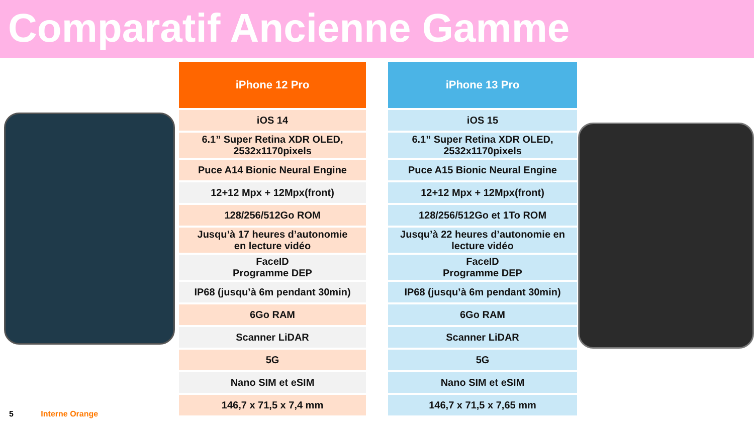Comparatif Ancienne Gamme
| iPhone 12 Pro |
| --- |
| iOS 14 |
| 6.1” Super Retina XDR OLED, 2532x1170pixels |
| Puce A14 Bionic Neural Engine |
| 12+12 Mpx + 12Mpx(front) |
| 128/256/512Go ROM |
| Jusqu’à 17 heures d’autonomie en lecture vidéo |
| FaceID Programme DEP |
| IP68 (jusqu’à 6m pendant 30min) |
| 6Go RAM |
| Scanner LiDAR |
| 5G |
| Nano SIM et eSIM |
| 146,7 x 71,5 x 7,4 mm |
| iPhone 13 Pro |
| --- |
| iOS 15 |
| 6.1” Super Retina XDR OLED, 2532x1170pixels |
| Puce A15 Bionic Neural Engine |
| 12+12 Mpx + 12Mpx(front) |
| 128/256/512Go et 1To ROM |
| Jusqu’à 22 heures d’autonomie en lecture vidéo |
| FaceID Programme DEP |
| IP68 (jusqu’à 6m pendant 30min) |
| 6Go RAM |
| Scanner LiDAR |
| 5G |
| Nano SIM et eSIM |
| 146,7 x 71,5 x 7,65 mm |
5 Interne Orange